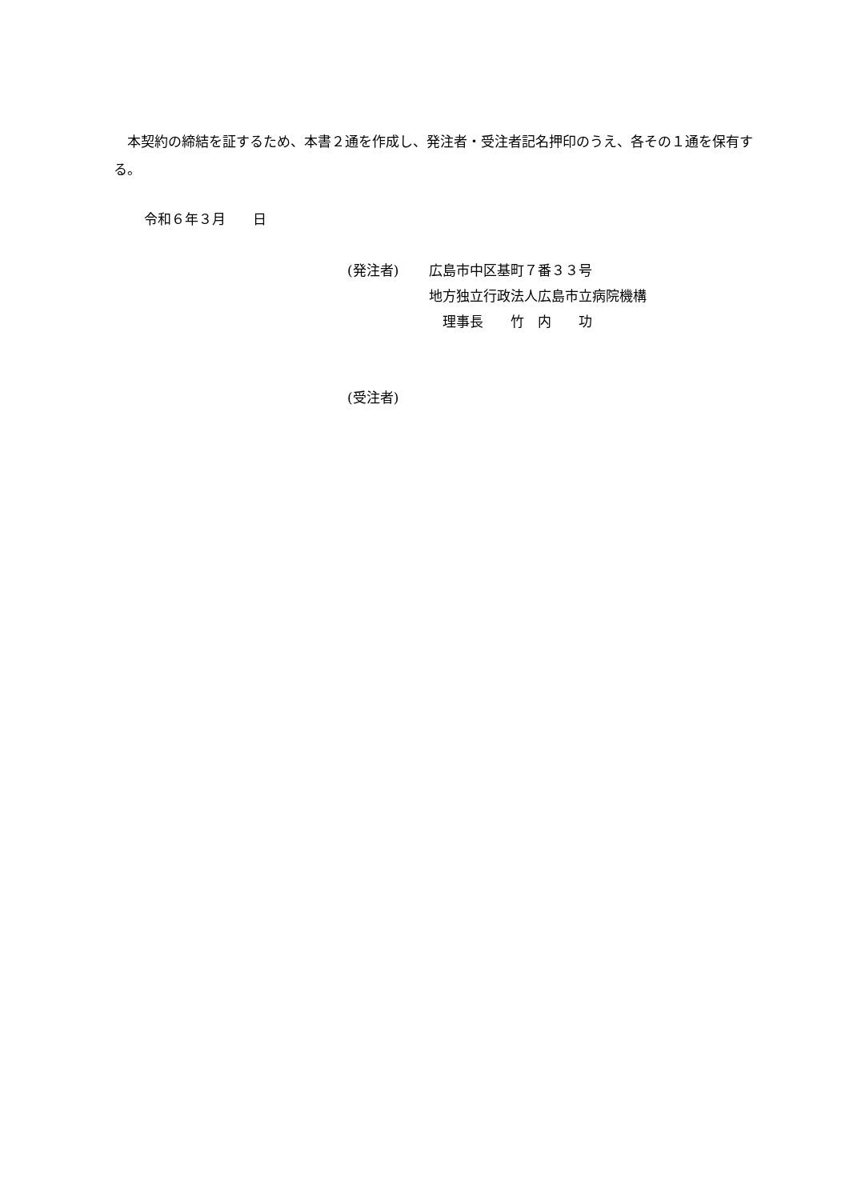本契約の締結を証するため、本書２通を作成し、発注者・受注者記名押印のうえ、各その１通を保有する。
令和６年３月　　日
(発注者) 広島市中区基町７番３３号
地方独立行政法人広島市立病院機構
　理事長　　竹　内　　功
(受注者)